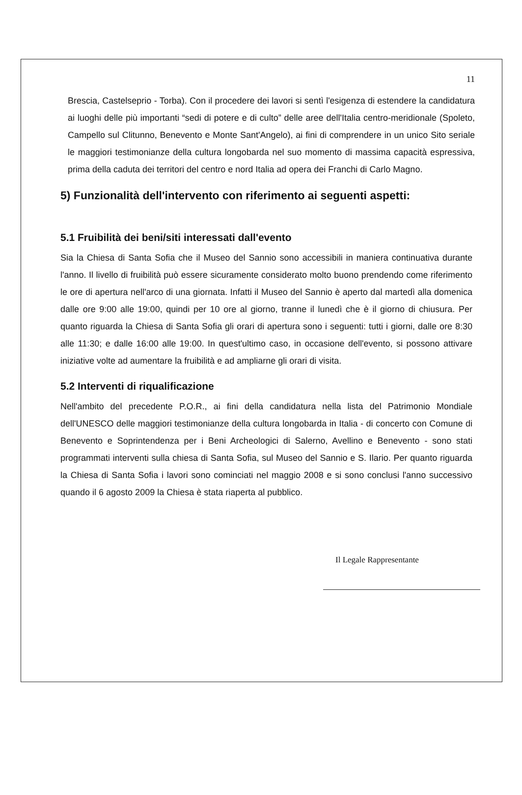11
Brescia, Castelseprio - Torba). Con il procedere dei lavori si sentì l'esigenza di estendere la candidatura ai luoghi delle più importanti “sedi di potere e di culto” delle aree dell'Italia centro-meridionale (Spoleto, Campello sul Clitunno, Benevento e Monte Sant'Angelo), ai fini di comprendere in un unico Sito seriale le maggiori testimonianze della cultura longobarda nel suo momento di massima capacità espressiva, prima della caduta dei territori del centro e nord Italia ad opera dei Franchi di Carlo Magno.
5) Funzionalità dell'intervento con riferimento ai seguenti aspetti:
5.1 Fruibilità dei beni/siti interessati dall'evento
Sia la Chiesa di Santa Sofia che il Museo del Sannio sono accessibili in maniera continuativa durante l'anno. Il livello di fruibilità può essere sicuramente considerato molto buono prendendo come riferimento le ore di apertura nell'arco di una giornata. Infatti il Museo del Sannio è aperto dal martedì alla domenica dalle ore 9:00 alle 19:00, quindi per 10 ore al giorno, tranne il lunedì che è il giorno di chiusura. Per quanto riguarda la Chiesa di Santa Sofia gli orari di apertura sono i seguenti: tutti i giorni, dalle ore 8:30 alle 11:30; e dalle 16:00 alle 19:00. In quest'ultimo caso, in occasione dell'evento, si possono attivare iniziative volte ad aumentare la fruibilità e ad ampliarne gli orari di visita.
5.2 Interventi di riqualificazione
Nell'ambito del precedente P.O.R., ai fini della candidatura nella lista del Patrimonio Mondiale dell'UNESCO delle maggiori testimonianze della cultura longobarda in Italia - di concerto con Comune di Benevento e Soprintendenza per i Beni Archeologici di Salerno, Avellino e Benevento - sono stati programmati interventi sulla chiesa di Santa Sofia, sul Museo del Sannio e S. Ilario. Per quanto riguarda la Chiesa di Santa Sofia i lavori sono cominciati nel maggio 2008 e si sono conclusi l'anno successivo quando il 6 agosto 2009 la Chiesa è stata riaperta al pubblico.
Il Legale Rappresentante